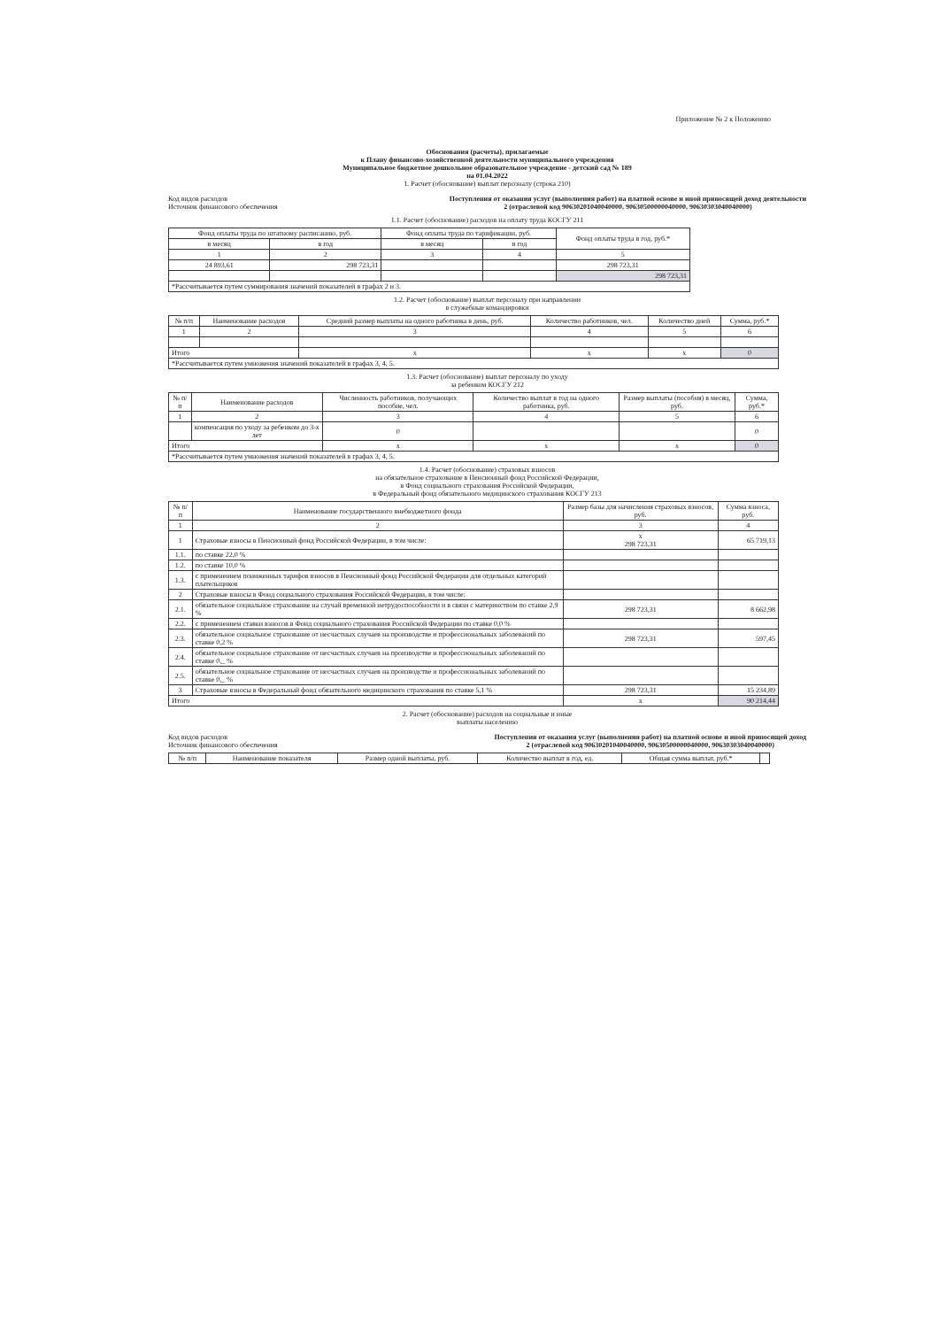Приложение № 2 к Положению
Обоснования (расчеты), прилагаемые
к Плану финансово-хозяйственной деятельности муниципального учреждения
Муниципальное бюджетное дошкольное образовательное учреждение - детский сад № 189
на 01.04.2022
1. Расчет (обоснование) выплат персоналу (строка 210)
Код видов расходов
Источник финансового обеспечения
Поступления от оказания услуг (выполнения работ) на платной основе и иной приносящей доход деятельности
2 (отраслевой код 90630201040040000, 90630500000040000, 90630303040040000)
1.1. Расчет (обоснование) расходов на оплату труда КОСГУ 211
| Фонд оплаты труда по штатному расписанию, руб. | | Фонд оплаты труда по тарификации, руб. | | Фонд оплаты труда в год, руб.* |
| --- | --- | --- | --- | --- |
| в месяц | в год | в месяц | в год | |
| 1 | 2 | 3 | 4 | 5 |
| 24 893,61 | 298 723,31 | | | 298 723,31 |
| | | | | 298 723,31 |
| *Рассчитывается путем суммирования значений показателей в графах 2 и 3. | | | | |
1.2. Расчет (обоснование) выплат персоналу при направлении
в служебные командировки
| № п/п | Наименование расходов | Средний размер выплаты на одного работника в день, руб. | Количество работников, чел. | Количество дней | Сумма, руб.* |
| --- | --- | --- | --- | --- | --- |
| 1 | 2 | 3 | 4 | 5 | 6 |
| Итого | | x | x | x | 0 |
| *Рассчитывается путем умножения значений показателей в графах 3, 4, 5. | | | | | |
1.3. Расчет (обоснование) выплат персоналу по уходу
за ребенком КОСГУ 212
| № п/п | Наименование расходов | Численность работников, получающих пособие, чел. | Количество выплат в год на одного работника, руб. | Размер выплаты (пособия) в месяц, руб. | Сумма, руб.* |
| --- | --- | --- | --- | --- | --- |
| 1 | 2 | 3 | 4 | 5 | 6 |
| | компенсация по уходу за ребенком до 3-х лет | 0 | | | 0 |
| Итого | | x | x | x | 0 |
| *Рассчитывается путем умножения значений показателей в графах 3, 4, 5. | | | | | |
1.4. Расчет (обоснование) страховых взносов
на обязательное страхование в Пенсионный фонд Российской Федерации,
в Фонд социального страхования Российской Федерации,
в Федеральный фонд обязательного медицинского страхования КОСГУ 213
| № п/п | Наименование государственного внебюджетного фонда | Размер базы для начисления страховых взносов, руб. | Сумма взноса, руб. |
| --- | --- | --- | --- |
| 1 | 2 | 3 | 4 |
| 1 | Страховые взносы в Пенсионный фонд Российской Федерации, в том числе: | x 298 723,31 | 65 719,13 |
| 1.1. | по ставке 22,0 % | | |
| 1.2. | по ставке 10,0 % | | |
| 1.3. | с применением пониженных тарифов взносов в Пенсионный фонд Российской Федерации для отдельных категорий плательщиков | | |
| 2 | Страховые взносы в Фонд социального страхования Российской Федерации, в том числе: | | |
| 2.1. | обязательное социальное страхование на случай временной нетрудоспособности и в связи с материнством по ставке 2,9 % | 298 723,31 | 8 662,98 |
| 2.2. | с применением ставки взносов в Фонд социального страхования Российской Федерации по ставке 0,0 % | | |
| 2.3. | обязательное социальное страхование от несчастных случаев на производстве и профессиональных заболеваний по ставке 0,2 % | 298 723,31 | 597,45 |
| 2.4. | обязательное социальное страхование от несчастных случаев на производстве и профессиональных заболеваний по ставке 0,_ % | | |
| 2.5. | обязательное социальное страхование от несчастных случаев на производстве и профессиональных заболеваний по ставке 0,_ % | | |
| 3 | Страховые взносы в Федеральный фонд обязательного медицинского страхования по ставке 5,1 % | 298 723,31 | 15 234,89 |
| Итого | | x | 90 214,44 |
2. Расчет (обоснование) расходов на социальные и иные
выплаты населению
Код видов расходов
Источник финансового обеспечения
Поступления от оказания услуг (выполнения работ) на платной основе и иной приносящей доход
2 (отраслевой код 90630201040040000, 90630500000040000, 90630303040040000)
| № п/п | Наименование показателя | Размер одной выплаты, руб. | Количество выплат в год, ед. | Общая сумма выплат, руб.* | |
| --- | --- | --- | --- | --- | --- |